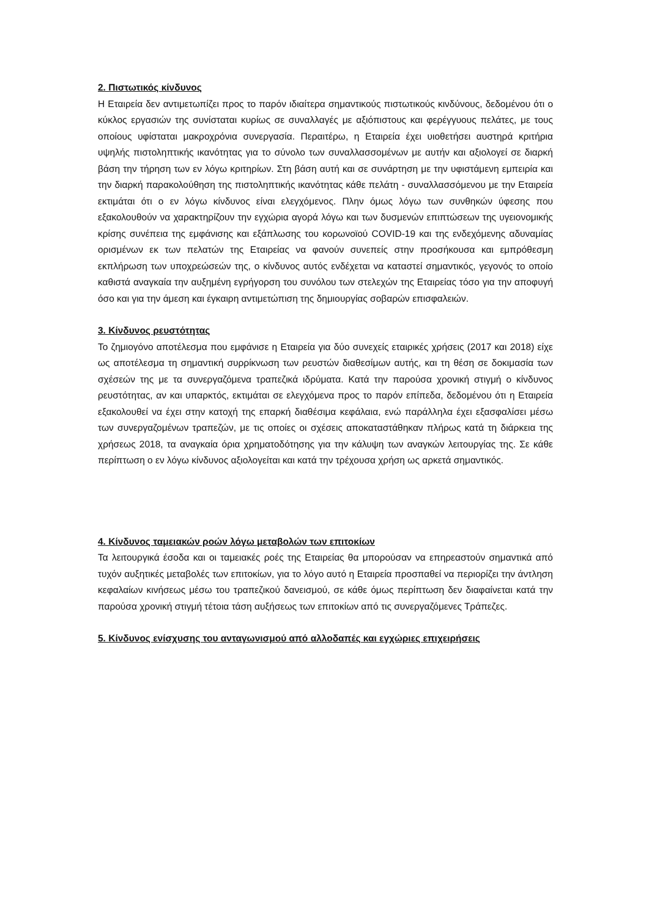2. Πιστωτικός κίνδυνος
Η Εταιρεία δεν αντιμετωπίζει προς το παρόν ιδιαίτερα σημαντικούς πιστωτικούς κινδύνους, δεδομένου ότι ο κύκλος εργασιών της συνίσταται κυρίως σε συναλλαγές με αξιόπιστους και φερέγγυους πελάτες, με τους οποίους υφίσταται μακροχρόνια συνεργασία. Περαιτέρω, η Εταιρεία έχει υιοθετήσει αυστηρά κριτήρια υψηλής πιστοληπτικής ικανότητας για το σύνολο των συναλλασσομένων με αυτήν και αξιολογεί σε διαρκή βάση την τήρηση των εν λόγω κριτηρίων. Στη βάση αυτή και σε συνάρτηση με την υφιστάμενη εμπειρία και την διαρκή παρακολούθηση της πιστοληπτικής ικανότητας κάθε πελάτη - συναλλασσόμενου με την Εταιρεία εκτιμάται ότι ο εν λόγω κίνδυνος είναι ελεγχόμενος. Πλην όμως λόγω των συνθηκών ύφεσης που εξακολουθούν να χαρακτηρίζουν την εγχώρια αγορά λόγω και των δυσμενών επιπτώσεων της υγειονομικής κρίσης συνέπεια της εμφάνισης και εξάπλωσης του κορωνοϊού COVID-19 και της ενδεχόμενης αδυναμίας ορισμένων εκ των πελατών της Εταιρείας να φανούν συνεπείς στην προσήκουσα και εμπρόθεσμη εκπλήρωση των υποχρεώσεών της, ο κίνδυνος αυτός ενδέχεται να καταστεί σημαντικός, γεγονός το οποίο καθιστά αναγκαία την αυξημένη εγρήγορση του συνόλου των στελεχών της Εταιρείας τόσο για την αποφυγή όσο και για την άμεση και έγκαιρη αντιμετώπιση της δημιουργίας σοβαρών επισφαλειών.
3. Κίνδυνος ρευστότητας
Το ζημιογόνο αποτέλεσμα που εμφάνισε η Εταιρεία για δύο συνεχείς εταιρικές χρήσεις (2017 και 2018) είχε ως αποτέλεσμα τη σημαντική συρρίκνωση των ρευστών διαθεσίμων αυτής, και τη θέση σε δοκιμασία των σχέσεών της με τα συνεργαζόμενα τραπεζικά ιδρύματα. Κατά την παρούσα χρονική στιγμή ο κίνδυνος ρευστότητας, αν και υπαρκτός, εκτιμάται σε ελεγχόμενα προς το παρόν επίπεδα, δεδομένου ότι η Εταιρεία εξακολουθεί να έχει στην κατοχή της επαρκή διαθέσιμα κεφάλαια, ενώ παράλληλα έχει εξασφαλίσει μέσω των συνεργαζομένων τραπεζών, με τις οποίες οι σχέσεις αποκαταστάθηκαν πλήρως κατά τη διάρκεια της χρήσεως 2018, τα αναγκαία όρια χρηματοδότησης για την κάλυψη των αναγκών λειτουργίας της. Σε κάθε περίπτωση ο εν λόγω κίνδυνος αξιολογείται και κατά την τρέχουσα χρήση ως αρκετά σημαντικός.
4. Κίνδυνος ταμειακών ροών λόγω μεταβολών των επιτοκίων
Τα λειτουργικά έσοδα και οι ταμειακές ροές της Εταιρείας θα μπορούσαν να επηρεαστούν σημαντικά από τυχόν αυξητικές μεταβολές των επιτοκίων, για το λόγο αυτό η Εταιρεία προσπαθεί να περιορίζει την άντληση κεφαλαίων κινήσεως μέσω του τραπεζικού δανεισμού, σε κάθε όμως περίπτωση δεν διαφαίνεται κατά την παρούσα χρονική στιγμή τέτοια τάση αυξήσεως των επιτοκίων από τις συνεργαζόμενες Τράπεζες.
5. Κίνδυνος ενίσχυσης του ανταγωνισμού από αλλοδαπές και εγχώριες επιχειρήσεις